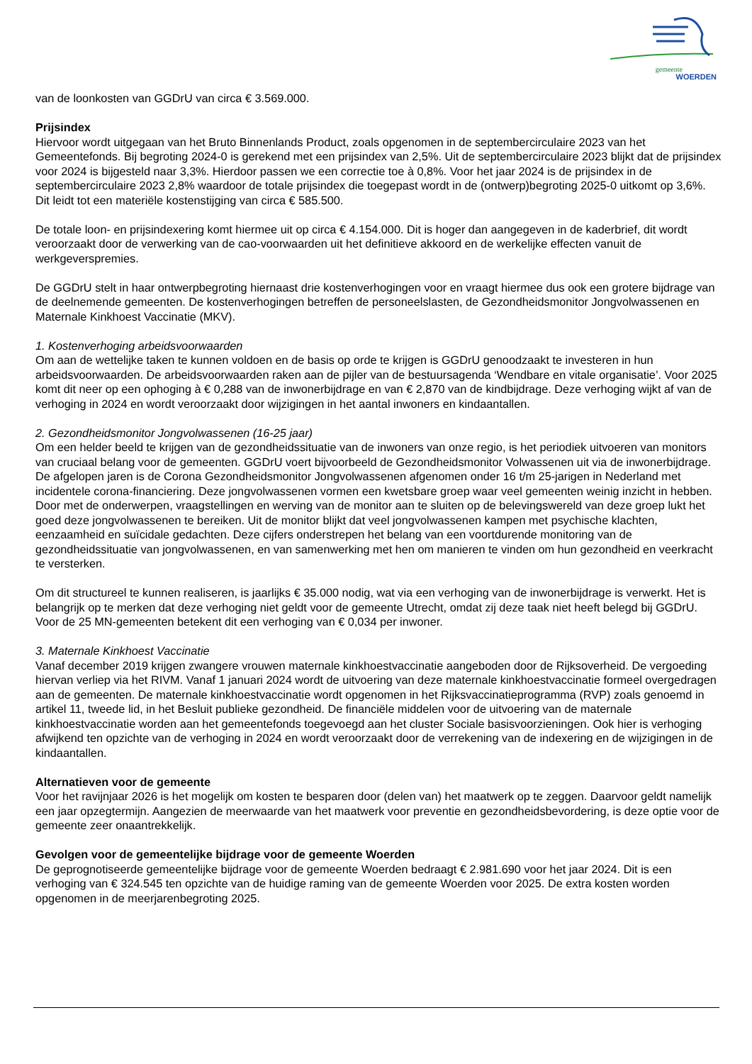gemeente
WOERDEN
van de loonkosten van GGDrU van circa € 3.569.000.
Prijsindex
Hiervoor wordt uitgegaan van het Bruto Binnenlands Product, zoals opgenomen in de septembercirculaire 2023 van het Gemeentefonds. Bij begroting 2024-0 is gerekend met een prijsindex van 2,5%. Uit de septembercirculaire 2023 blijkt dat de prijsindex voor 2024 is bijgesteld naar 3,3%. Hierdoor passen we een correctie toe à 0,8%. Voor het jaar 2024 is de prijsindex in de septembercirculaire 2023 2,8% waardoor de totale prijsindex die toegepast wordt in de (ontwerp)begroting 2025-0 uitkomt op 3,6%. Dit leidt tot een materiële kostenstijging van circa € 585.500.
De totale loon- en prijsindexering komt hiermee uit op circa € 4.154.000. Dit is hoger dan aangegeven in de kaderbrief, dit wordt veroorzaakt door de verwerking van de cao-voorwaarden uit het definitieve akkoord en de werkelijke effecten vanuit de werkgeverspremies.
De GGDrU stelt in haar ontwerpbegroting hiernaast drie kostenverhogingen voor en vraagt hiermee dus ook een grotere bijdrage van de deelnemende gemeenten. De kostenverhogingen betreffen de personeelslasten, de Gezondheidsmonitor Jongvolwassenen en Maternale Kinkhoest Vaccinatie (MKV).
1. Kostenverhoging arbeidsvoorwaarden
Om aan de wettelijke taken te kunnen voldoen en de basis op orde te krijgen is GGDrU genoodzaakt te investeren in hun arbeidsvoorwaarden. De arbeidsvoorwaarden raken aan de pijler van de bestuursagenda ‘Wendbare en vitale organisatie’. Voor 2025 komt dit neer op een ophoging à € 0,288 van de inwonerbijdrage en van € 2,870 van de kindbijdrage. Deze verhoging wijkt af van de verhoging in 2024 en wordt veroorzaakt door wijzigingen in het aantal inwoners en kindaantallen.
2. Gezondheidsmonitor Jongvolwassenen (16-25 jaar)
Om een helder beeld te krijgen van de gezondheidssituatie van de inwoners van onze regio, is het periodiek uitvoeren van monitors van cruciaal belang voor de gemeenten. GGDrU voert bijvoorbeeld de Gezondheidsmonitor Volwassenen uit via de inwonerbijdrage. De afgelopen jaren is de Corona Gezondheidsmonitor Jongvolwassenen afgenomen onder 16 t/m 25-jarigen in Nederland met incidentele corona-financiering. Deze jongvolwassenen vormen een kwetsbare groep waar veel gemeenten weinig inzicht in hebben. Door met de onderwerpen, vraagstellingen en werving van de monitor aan te sluiten op de belevingswereld van deze groep lukt het goed deze jongvolwassenen te bereiken. Uit de monitor blijkt dat veel jongvolwassenen kampen met psychische klachten, eenzaamheid en suïcidale gedachten. Deze cijfers onderstrepen het belang van een voortdurende monitoring van de gezondheidssituatie van jongvolwassenen, en van samenwerking met hen om manieren te vinden om hun gezondheid en veerkracht te versterken.
Om dit structureel te kunnen realiseren, is jaarlijks € 35.000 nodig, wat via een verhoging van de inwonerbijdrage is verwerkt. Het is belangrijk op te merken dat deze verhoging niet geldt voor de gemeente Utrecht, omdat zij deze taak niet heeft belegd bij GGDrU. Voor de 25 MN-gemeenten betekent dit een verhoging van € 0,034 per inwoner.
3. Maternale Kinkhoest Vaccinatie
Vanaf december 2019 krijgen zwangere vrouwen maternale kinkhoestvaccinatie aangeboden door de Rijksoverheid. De vergoeding hiervan verliep via het RIVM. Vanaf 1 januari 2024 wordt de uitvoering van deze maternale kinkhoestvaccinatie formeel overgedragen aan de gemeenten. De maternale kinkhoestvaccinatie wordt opgenomen in het Rijksvaccinatieprogramma (RVP) zoals genoemd in artikel 11, tweede lid, in het Besluit publieke gezondheid. De financiële middelen voor de uitvoering van de maternale kinkhoestvaccinatie worden aan het gemeentefonds toegevoegd aan het cluster Sociale basisvoorzieningen. Ook hier is verhoging afwijkend ten opzichte van de verhoging in 2024 en wordt veroorzaakt door de verrekening van de indexering en de wijzigingen in de kindaantallen.
Alternatieven voor de gemeente
Voor het ravijnjaar 2026 is het mogelijk om kosten te besparen door (delen van) het maatwerk op te zeggen. Daarvoor geldt namelijk een jaar opzegtermijn. Aangezien de meerwaarde van het maatwerk voor preventie en gezondheidsbevordering, is deze optie voor de gemeente zeer onaantrekkelijk.
Gevolgen voor de gemeentelijke bijdrage voor de gemeente Woerden
De geprognotiseerde gemeentelijke bijdrage voor de gemeente Woerden bedraagt € 2.981.690 voor het jaar 2024. Dit is een verhoging van € 324.545 ten opzichte van de huidige raming van de gemeente Woerden voor 2025. De extra kosten worden opgenomen in de meerjarenbegroting 2025.